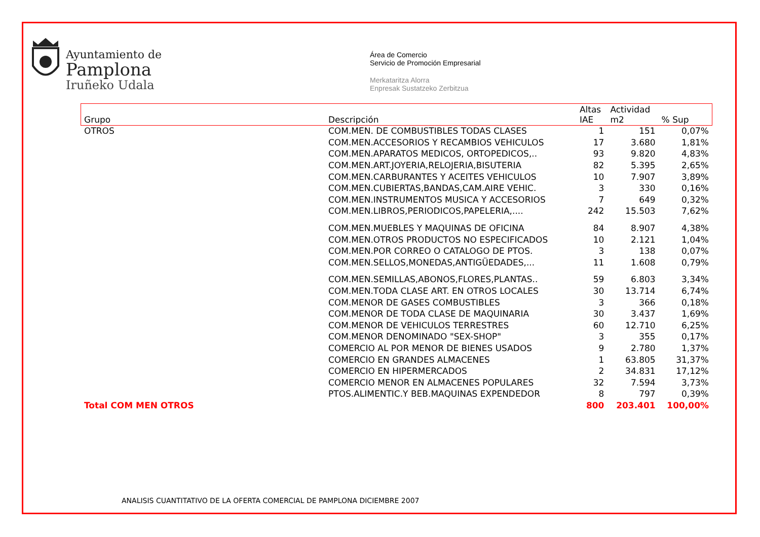Ayuntamiento de
Pamplona
Iruñeko Udala
Área de Comercio
Servicio de Promoción Empresarial
Merkataritza Alorra
Enpresak Sustatzeko Zerbitzua
| Grupo | Descripción | Altas IAE | Actividad m2 | % Sup |
| --- | --- | --- | --- | --- |
| OTROS | COM.MEN. DE COMBUSTIBLES TODAS CLASES | 1 | 151 | 0,07% |
| | COM.MEN.ACCESORIOS Y RECAMBIOS VEHICULOS | 17 | 3.680 | 1,81% |
| | COM.MEN.APARATOS MEDICOS, ORTOPEDICOS,.. | 93 | 9.820 | 4,83% |
| | COM.MEN.ART.JOYERIA,RELOJERIA,BISUTERIA | 82 | 5.395 | 2,65% |
| | COM.MEN.CARBURANTES Y ACEITES VEHICULOS | 10 | 7.907 | 3,89% |
| | COM.MEN.CUBIERTAS,BANDAS,CAM.AIRE VEHIC. | 3 | 330 | 0,16% |
| | COM.MEN.INSTRUMENTOS MUSICA Y ACCESORIOS | 7 | 649 | 0,32% |
| | COM.MEN.LIBROS,PERIODICOS,PAPELERIA,.... | 242 | 15.503 | 7,62% |
| | COM.MEN.MUEBLES Y MAQUINAS DE OFICINA | 84 | 8.907 | 4,38% |
| | COM.MEN.OTROS PRODUCTOS NO ESPECIFICADOS | 10 | 2.121 | 1,04% |
| | COM.MEN.POR CORREO O CATALOGO DE PTOS. | 3 | 138 | 0,07% |
| | COM.MEN.SELLOS,MONEDAS,ANTIGÜEDADES,... | 11 | 1.608 | 0,79% |
| | COM.MEN.SEMILLAS,ABONOS,FLORES,PLANTAS.. | 59 | 6.803 | 3,34% |
| | COM.MEN.TODA CLASE ART. EN OTROS LOCALES | 30 | 13.714 | 6,74% |
| | COM.MENOR DE GASES COMBUSTIBLES | 3 | 366 | 0,18% |
| | COM.MENOR DE TODA CLASE DE MAQUINARIA | 30 | 3.437 | 1,69% |
| | COM.MENOR DE VEHICULOS TERRESTRES | 60 | 12.710 | 6,25% |
| | COM.MENOR DENOMINADO "SEX-SHOP" | 3 | 355 | 0,17% |
| | COMERCIO AL POR MENOR DE BIENES USADOS | 9 | 2.780 | 1,37% |
| | COMERCIO EN GRANDES ALMACENES | 1 | 63.805 | 31,37% |
| | COMERCIO EN HIPERMERCADOS | 2 | 34.831 | 17,12% |
| | COMERCIO MENOR EN ALMACENES POPULARES | 32 | 7.594 | 3,73% |
| | PTOS.ALIMENTIC.Y BEB.MAQUINAS EXPENDEDOR | 8 | 797 | 0,39% |
| Total COM MEN OTROS | | 800 | 203.401 | 100,00% |
ANALISIS CUANTITATIVO DE LA OFERTA COMERCIAL DE PAMPLONA DICIEMBRE 2007